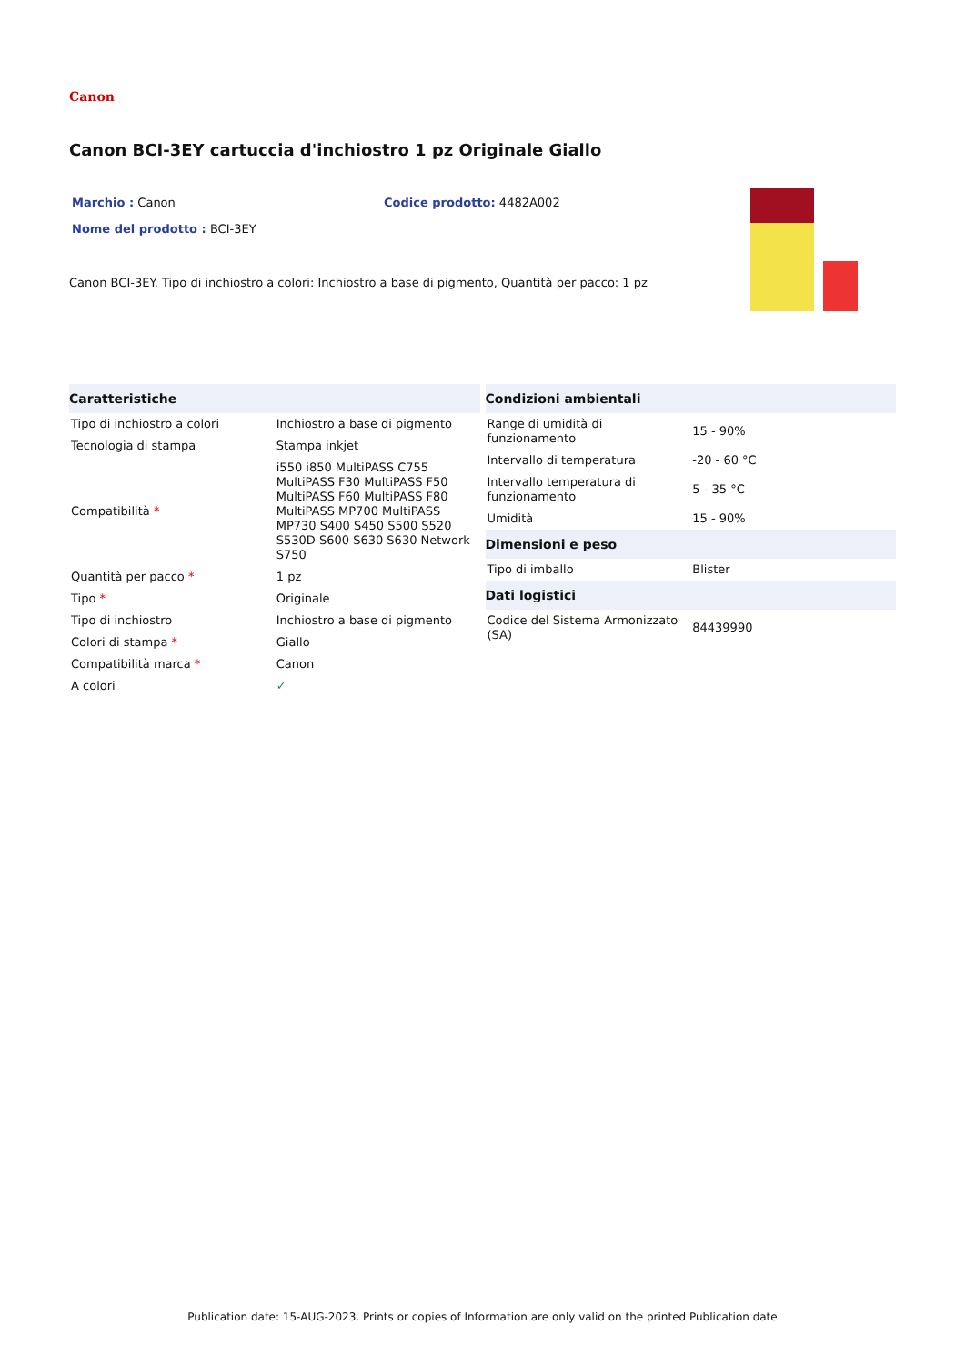Canon
Canon BCI-3EY cartuccia d'inchiostro 1 pz Originale Giallo
Marchio : Canon Codice prodotto: 4482A002
Nome del prodotto : BCI-3EY
Canon BCI-3EY. Tipo di inchiostro a colori: Inchiostro a base di pigmento, Quantità per pacco: 1 pz
| Caratteristiche | |
| --- | --- |
| Tipo di inchiostro a colori | Inchiostro a base di pigmento |
| Tecnologia di stampa | Stampa inkjet |
| Compatibilità * | i550 i850 MultiPASS C755 MultiPASS F30 MultiPASS F50 MultiPASS F60 MultiPASS F80 MultiPASS MP700 MultiPASS MP730 S400 S450 S500 S520 S530D S600 S630 S630 Network S750 |
| Quantità per pacco * | 1 pz |
| Tipo * | Originale |
| Tipo di inchiostro | Inchiostro a base di pigmento |
| Colori di stampa * | Giallo |
| Compatibilità marca * | Canon |
| A colori | ✓ |
| Condizioni ambientali | |
| --- | --- |
| Range di umidità di funzionamento | 15 - 90% |
| Intervallo di temperatura | -20 - 60 °C |
| Intervallo temperatura di funzionamento | 5 - 35 °C |
| Umidità | 15 - 90% |
| Dimensioni e peso | |
| Tipo di imballo | Blister |
| Dati logistici | |
| Codice del Sistema Armonizzato (SA) | 84439990 |
Publication date: 15-AUG-2023. Prints or copies of Information are only valid on the printed Publication date